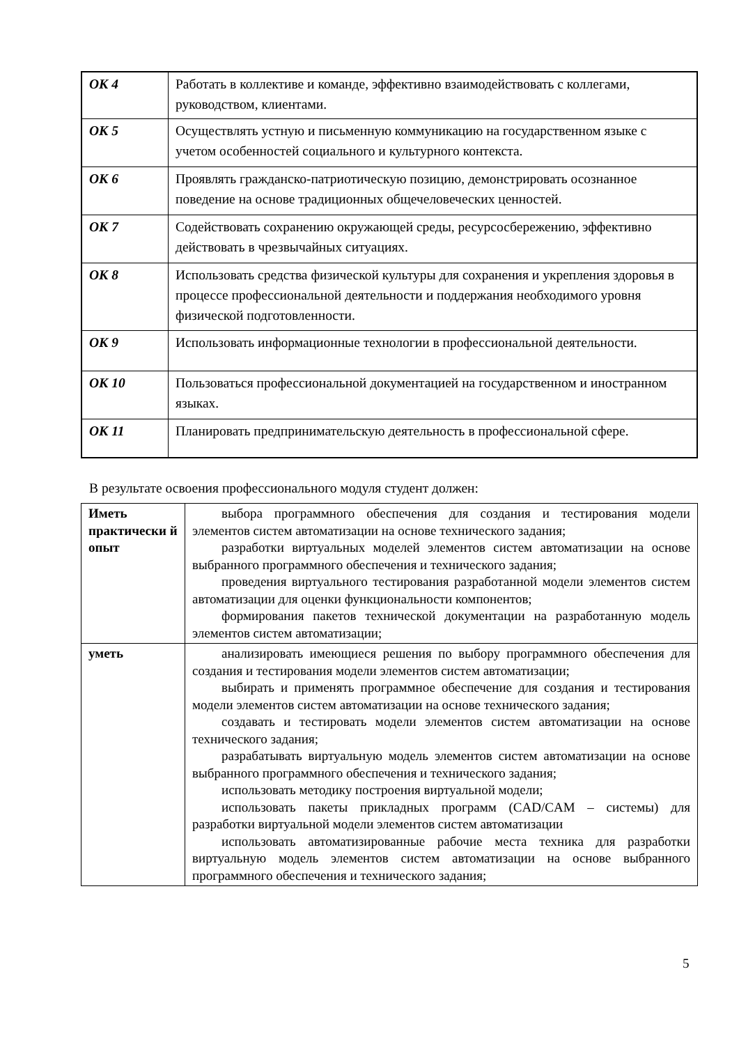| ОК 4 | Работать в коллективе и команде, эффективно взаимодействовать с коллегами, руководством, клиентами. |
| ОК 5 | Осуществлять устную и письменную коммуникацию на государственном языке с учетом особенностей социального и культурного контекста. |
| ОК 6 | Проявлять гражданско-патриотическую позицию, демонстрировать осознанное поведение на основе традиционных общечеловеческих ценностей. |
| ОК 7 | Содействовать сохранению окружающей среды, ресурсосбережению, эффективно действовать в чрезвычайных ситуациях. |
| ОК 8 | Использовать средства физической культуры для сохранения и укрепления здоровья в процессе профессиональной деятельности и поддержания необходимого уровня физической подготовленности. |
| ОК 9 | Использовать информационные технологии в профессиональной деятельности. |
| ОК 10 | Пользоваться профессиональной документацией на государственном и иностранном языках. |
| ОК 11 | Планировать предпринимательскую деятельность в профессиональной сфере. |
В результате освоения профессионального модуля студент должен:
| Иметь практически й опыт | выбора программного обеспечения для создания и тестирования модели элементов систем автоматизации на основе технического задания; разработки виртуальных моделей элементов систем автоматизации на основе выбранного программного обеспечения и технического задания; проведения виртуального тестирования разработанной модели элементов систем автоматизации для оценки функциональности компонентов; формирования пакетов технической документации на разработанную модель элементов систем автоматизации; |
| уметь | анализировать имеющиеся решения по выбору программного обеспечения для создания и тестирования модели элементов систем автоматизации; выбирать и применять программное обеспечение для создания и тестирования модели элементов систем автоматизации на основе технического задания; создавать и тестировать модели элементов систем автоматизации на основе технического задания; разрабатывать виртуальную модель элементов систем автоматизации на основе выбранного программного обеспечения и технического задания; использовать методику построения виртуальной модели; использовать пакеты прикладных программ (CAD/CAM – системы) для разработки виртуальной модели элементов систем автоматизации использовать автоматизированные рабочие места техника для разработки виртуальную модель элементов систем автоматизации на основе выбранного программного обеспечения и технического задания; |
5